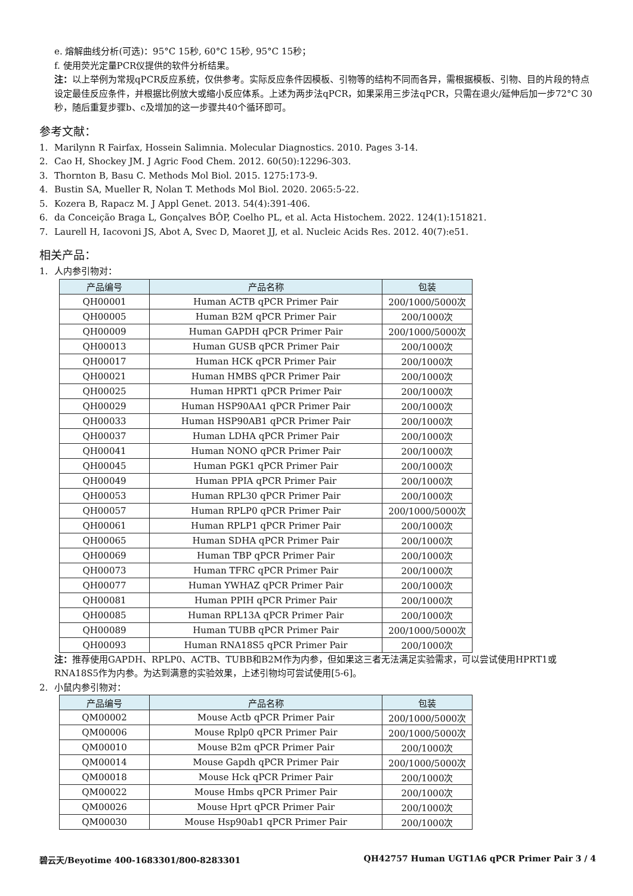e. 熔解曲线分析(可选)：95°C 15秒, 60°C 15秒, 95°C 15秒；
f. 使用荧光定量PCR仪提供的软件分析结果。
注：以上举例为常规qPCR反应系统，仅供参考。实际反应条件因模板、引物等的结构不同而各异，需根据模板、引物、目的片段的特点设定最佳反应条件，并根据比例放大或缩小反应体系。上述为两步法qPCR，如果采用三步法qPCR，只需在退火/延伸后加一步72°C 30秒，随后重复步骤b、c及增加的这一步骤共40个循环即可。
参考文献：
1. Marilynn R Fairfax, Hossein Salimnia. Molecular Diagnostics. 2010. Pages 3-14.
2. Cao H, Shockey JM. J Agric Food Chem. 2012. 60(50):12296-303.
3. Thornton B, Basu C. Methods Mol Biol. 2015. 1275:173-9.
4. Bustin SA, Mueller R, Nolan T. Methods Mol Biol. 2020. 2065:5-22.
5. Kozera B, Rapacz M. J Appl Genet. 2013. 54(4):391-406.
6. da Conceição Braga L, Gonçalves BÔP, Coelho PL, et al. Acta Histochem. 2022. 124(1):151821.
7. Laurell H, Iacovoni JS, Abot A, Svec D, Maoret JJ, et al. Nucleic Acids Res. 2012. 40(7):e51.
相关产品：
1. 人内参引物对：
| 产品编号 | 产品名称 | 包装 |
| --- | --- | --- |
| QH00001 | Human ACTB qPCR Primer Pair | 200/1000/5000次 |
| QH00005 | Human B2M qPCR Primer Pair | 200/1000次 |
| QH00009 | Human GAPDH qPCR Primer Pair | 200/1000/5000次 |
| QH00013 | Human GUSB qPCR Primer Pair | 200/1000次 |
| QH00017 | Human HCK qPCR Primer Pair | 200/1000次 |
| QH00021 | Human HMBS qPCR Primer Pair | 200/1000次 |
| QH00025 | Human HPRT1 qPCR Primer Pair | 200/1000次 |
| QH00029 | Human HSP90AA1 qPCR Primer Pair | 200/1000次 |
| QH00033 | Human HSP90AB1 qPCR Primer Pair | 200/1000次 |
| QH00037 | Human LDHA qPCR Primer Pair | 200/1000次 |
| QH00041 | Human NONO qPCR Primer Pair | 200/1000次 |
| QH00045 | Human PGK1 qPCR Primer Pair | 200/1000次 |
| QH00049 | Human PPIA qPCR Primer Pair | 200/1000次 |
| QH00053 | Human RPL30 qPCR Primer Pair | 200/1000次 |
| QH00057 | Human RPLP0 qPCR Primer Pair | 200/1000/5000次 |
| QH00061 | Human RPLP1 qPCR Primer Pair | 200/1000次 |
| QH00065 | Human SDHA qPCR Primer Pair | 200/1000次 |
| QH00069 | Human TBP qPCR Primer Pair | 200/1000次 |
| QH00073 | Human TFRC qPCR Primer Pair | 200/1000次 |
| QH00077 | Human YWHAZ qPCR Primer Pair | 200/1000次 |
| QH00081 | Human PPIH qPCR Primer Pair | 200/1000次 |
| QH00085 | Human RPL13A qPCR Primer Pair | 200/1000次 |
| QH00089 | Human TUBB qPCR Primer Pair | 200/1000/5000次 |
| QH00093 | Human RNA18S5 qPCR Primer Pair | 200/1000次 |
注：推荐使用GAPDH、RPLP0、ACTB、TUBB和B2M作为内参，但如果这三者无法满足实验需求，可以尝试使用HPRT1或RNA18S5作为内参。为达到满意的实验效果，上述引物均可尝试使用[5-6]。
2. 小鼠内参引物对：
| 产品编号 | 产品名称 | 包装 |
| --- | --- | --- |
| QM00002 | Mouse Actb qPCR Primer Pair | 200/1000/5000次 |
| QM00006 | Mouse Rplp0 qPCR Primer Pair | 200/1000/5000次 |
| QM00010 | Mouse B2m qPCR Primer Pair | 200/1000次 |
| QM00014 | Mouse Gapdh qPCR Primer Pair | 200/1000/5000次 |
| QM00018 | Mouse Hck qPCR Primer Pair | 200/1000次 |
| QM00022 | Mouse Hmbs qPCR Primer Pair | 200/1000次 |
| QM00026 | Mouse Hprt qPCR Primer Pair | 200/1000次 |
| QM00030 | Mouse Hsp90ab1 qPCR Primer Pair | 200/1000次 |
碧云天/Beyotime 400-1683301/800-8283301 QH42757 Human UGT1A6 qPCR Primer Pair 3 / 4